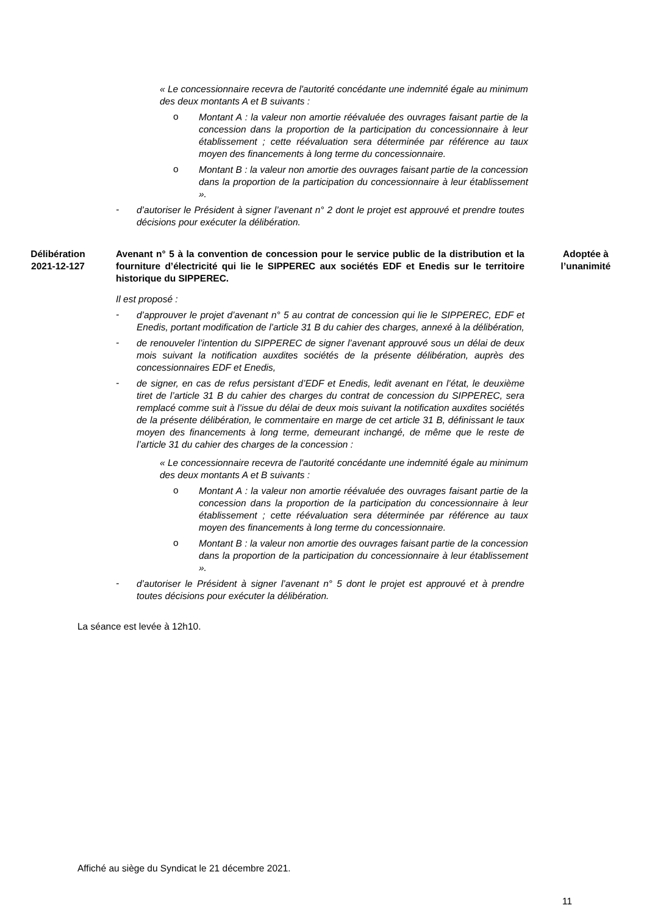« Le concessionnaire recevra de l'autorité concédante une indemnité égale au minimum des deux montants A et B suivants :
o
Montant A : la valeur non amortie réévaluée des ouvrages faisant partie de la concession dans la proportion de la participation du concessionnaire à leur établissement ; cette réévaluation sera déterminée par référence au taux moyen des financements à long terme du concessionnaire.
o
Montant B : la valeur non amortie des ouvrages faisant partie de la concession dans la proportion de la participation du concessionnaire à leur établissement ».
-
d’autoriser le Président à signer l’avenant n° 2 dont le projet est approuvé et prendre toutes décisions pour exécuter la délibération.
Délibération
2021-12-127
Avenant n° 5 à la convention de concession pour le service public de la distribution et la fourniture d’électricité qui lie le SIPPEREC aux sociétés EDF et Enedis sur le territoire historique du SIPPEREC.
Adoptée à
l’unanimité
Il est proposé :
-
d’approuver le projet d’avenant n° 5 au contrat de concession qui lie le SIPPEREC, EDF et Enedis, portant modification de l’article 31 B du cahier des charges, annexé à la délibération,
-
de renouveler l’intention du SIPPEREC de signer l’avenant approuvé sous un délai de deux mois suivant la notification auxdites sociétés de la présente délibération, auprès des concessionnaires EDF et Enedis,
-
de signer, en cas de refus persistant d’EDF et Enedis, ledit avenant en l’état, le deuxième tiret de l’article 31 B du cahier des charges du contrat de concession du SIPPEREC, sera remplacé comme suit à l’issue du délai de deux mois suivant la notification auxdites sociétés de la présente délibération, le commentaire en marge de cet article 31 B, définissant le taux moyen des financements à long terme, demeurant inchangé, de même que le reste de l’article 31 du cahier des charges de la concession :
« Le concessionnaire recevra de l'autorité concédante une indemnité égale au minimum des deux montants A et B suivants :
o
Montant A : la valeur non amortie réévaluée des ouvrages faisant partie de la concession dans la proportion de la participation du concessionnaire à leur établissement ; cette réévaluation sera déterminée par référence au taux moyen des financements à long terme du concessionnaire.
o
Montant B : la valeur non amortie des ouvrages faisant partie de la concession dans la proportion de la participation du concessionnaire à leur établissement ».
-
d’autoriser le Président à signer l’avenant n° 5 dont le projet est approuvé et à prendre toutes décisions pour exécuter la délibération.
La séance est levée à 12h10.
Affiché au siège du Syndicat le 21 décembre 2021.
11